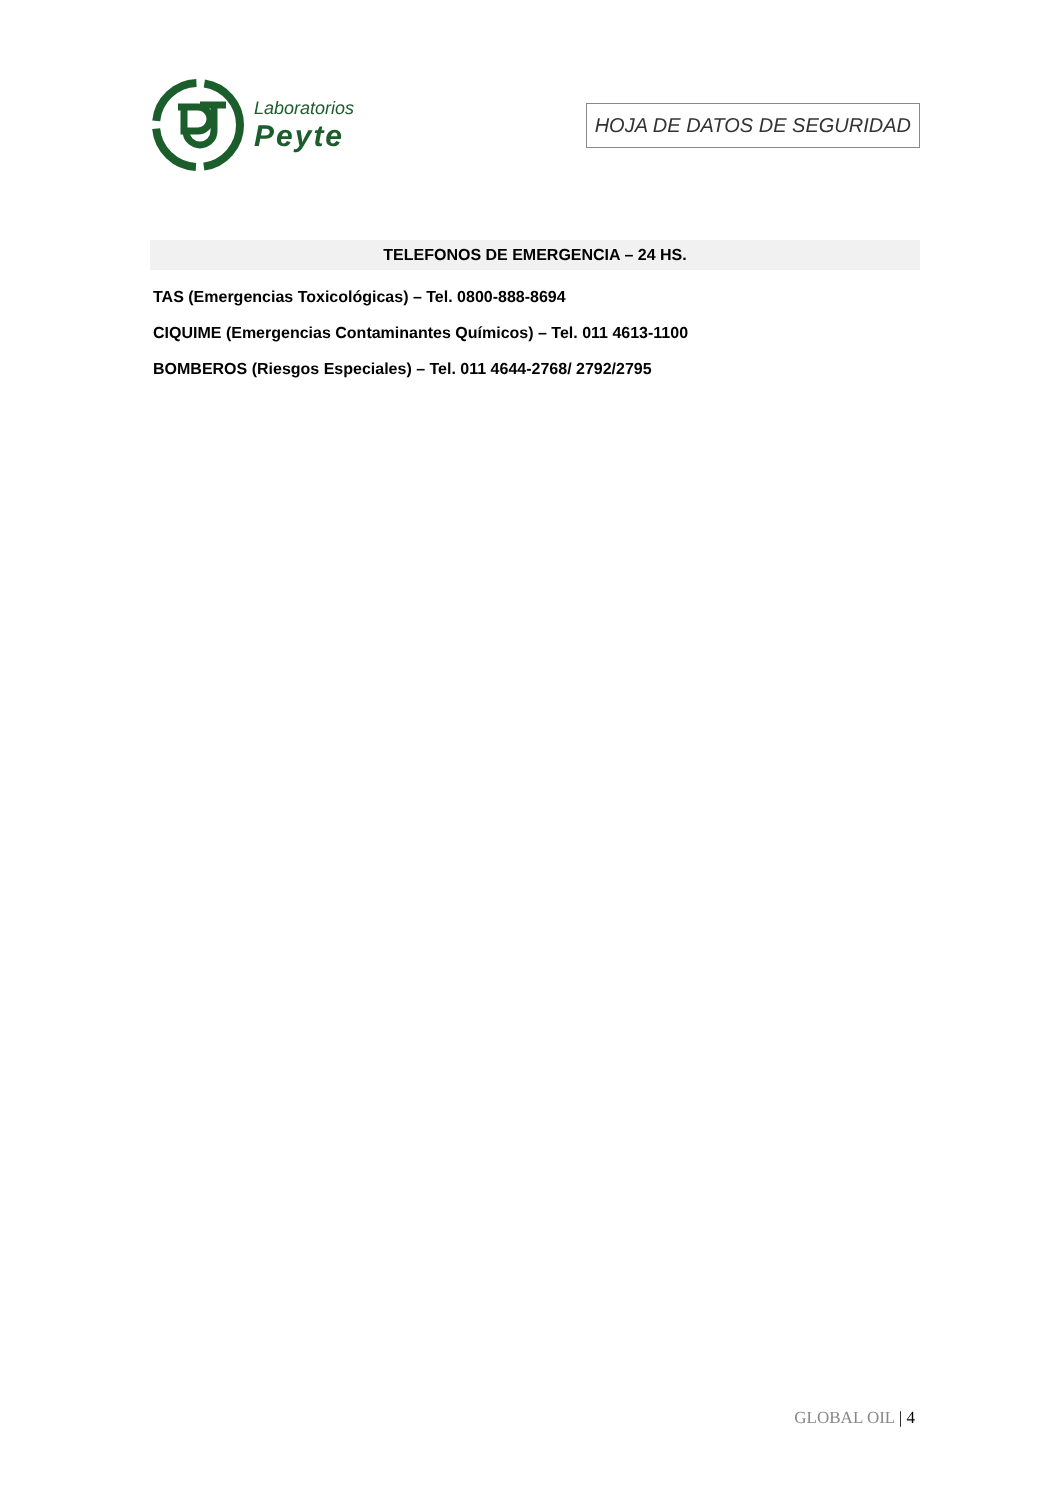Laboratorios
Peyte
HOJA DE DATOS DE SEGURIDAD
TELEFONOS DE EMERGENCIA – 24 HS.
TAS (Emergencias Toxicológicas) – Tel. 0800-888-8694
CIQUIME (Emergencias Contaminantes Químicos) – Tel. 011 4613-1100
BOMBEROS (Riesgos Especiales) – Tel. 011 4644-2768/ 2792/2795
GLOBAL OIL | 4